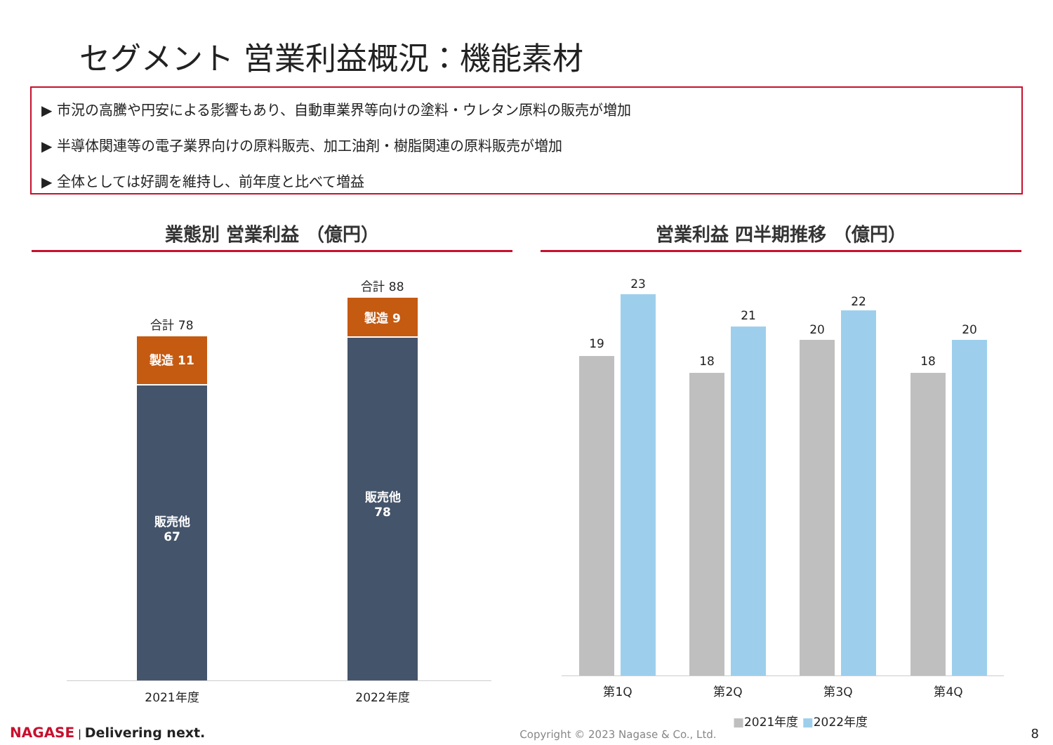セグメント 営業利益概況：機能素材
▶ 市況の高騰や円安による影響もあり、自動車業界等向けの塗料・ウレタン原料の販売が増加
▶ 半導体関連等の電子業界向けの原料販売、加工油剤・樹脂関連の原料販売が増加
▶ 全体としては好調を維持し、前年度と比べて増益
業態別 営業利益 （億円）
合計 78
製造 11
販売他
67
合計 88
製造 9
販売他
78
2021年度 2022年度
営業利益 四半期推移 （億円）
19
23
18
21
20
22
18
20
第1Q 第2Q 第3Q 第4Q
■2021年度 ■2022年度
NAGASE | Delivering next.
Copyright © 2023 Nagase & Co., Ltd.
8